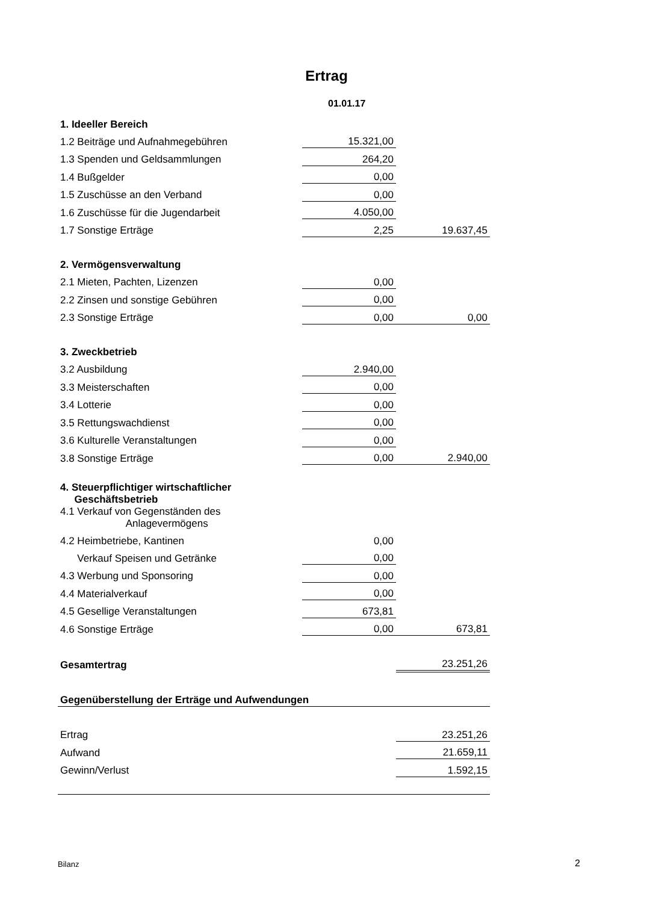Ertrag
01.01.17
| 1. Ideeller Bereich | | |
| 1.2 Beiträge und Aufnahmegebühren | 15.321,00 | |
| 1.3 Spenden und Geldsammlungen | 264,20 | |
| 1.4 Bußgelder | 0,00 | |
| 1.5 Zuschüsse an den Verband | 0,00 | |
| 1.6 Zuschüsse für die Jugendarbeit | 4.050,00 | |
| 1.7 Sonstige Erträge | 2,25 | 19.637,45 |
| 2. Vermögensverwaltung | | |
| 2.1 Mieten, Pachten, Lizenzen | 0,00 | |
| 2.2 Zinsen und sonstige Gebühren | 0,00 | |
| 2.3 Sonstige Erträge | 0,00 | 0,00 |
| 3. Zweckbetrieb | | |
| 3.2 Ausbildung | 2.940,00 | |
| 3.3 Meisterschaften | 0,00 | |
| 3.4 Lotterie | 0,00 | |
| 3.5 Rettungswachdienst | 0,00 | |
| 3.6 Kulturelle Veranstaltungen | 0,00 | |
| 3.8 Sonstige Erträge | 0,00 | 2.940,00 |
| 4. Steuerpflichtiger wirtschaftlicher Geschäftsbetrieb | | |
| 4.1 Verkauf von Gegenständen des Anlagevermögens | | |
| 4.2 Heimbetriebe, Kantinen | 0,00 | |
| Verkauf Speisen und Getränke | 0,00 | |
| 4.3 Werbung und Sponsoring | 0,00 | |
| 4.4 Materialverkauf | 0,00 | |
| 4.5 Gesellige Veranstaltungen | 673,81 | |
| 4.6 Sonstige Erträge | 0,00 | 673,81 |
| Gesamtertrag | | 23.251,26 |
| Gegenüberstellung der Erträge und Aufwendungen | | |
| Ertrag | | 23.251,26 |
| Aufwand | | 21.659,11 |
| Gewinn/Verlust | | 1.592,15 |
Bilanz 2